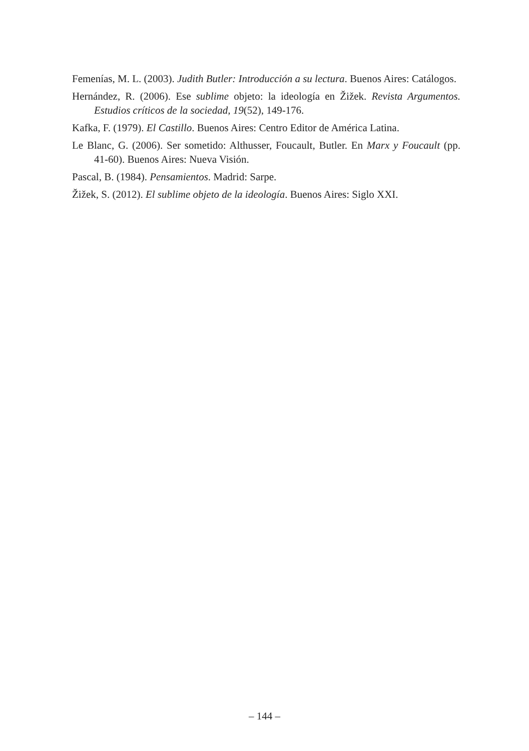Femenías, M. L. (2003). Judith Butler: Introducción a su lectura. Buenos Aires: Catálogos.
Hernández, R. (2006). Ese sublime objeto: la ideología en Žižek. Revista Argumentos. Estudios críticos de la sociedad, 19(52), 149-176.
Kafka, F. (1979). El Castillo. Buenos Aires: Centro Editor de América Latina.
Le Blanc, G. (2006). Ser sometido: Althusser, Foucault, Butler. En Marx y Foucault (pp. 41-60). Buenos Aires: Nueva Visión.
Pascal, B. (1984). Pensamientos. Madrid: Sarpe.
Žižek, S. (2012). El sublime objeto de la ideología. Buenos Aires: Siglo XXI.
– 144 –